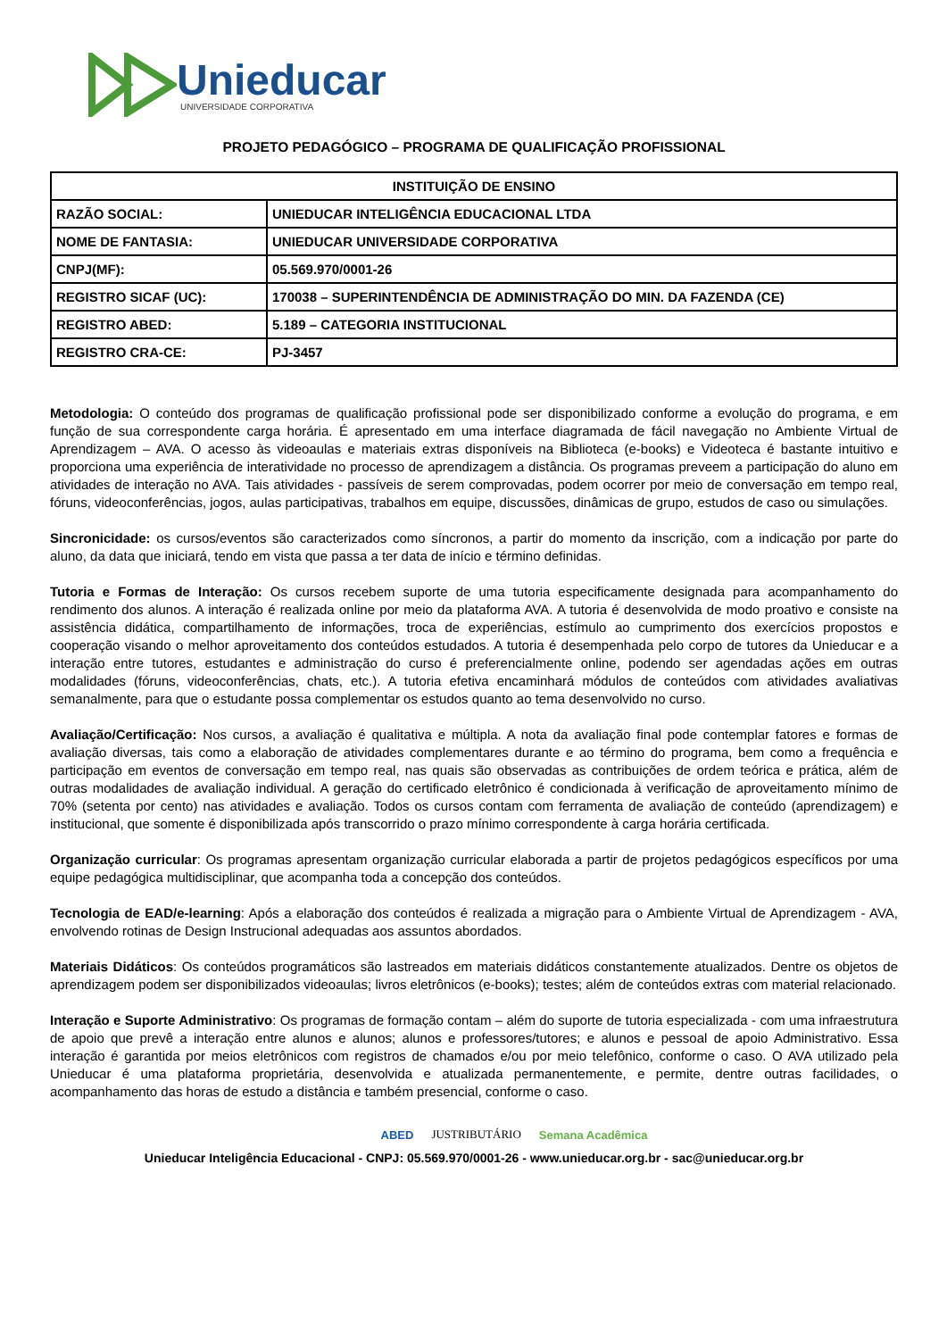Unieducar
UNIVERSIDADE CORPORATIVA
PROJETO PEDAGÓGICO – PROGRAMA DE QUALIFICAÇÃO PROFISSIONAL
| INSTITUIÇÃO DE ENSINO | |
| --- | --- |
| RAZÃO SOCIAL: | UNIEDUCAR INTELIGÊNCIA EDUCACIONAL LTDA |
| NOME DE FANTASIA: | UNIEDUCAR UNIVERSIDADE CORPORATIVA |
| CNPJ(MF): | 05.569.970/0001-26 |
| REGISTRO SICAF (UC): | 170038 – SUPERINTENDÊNCIA DE ADMINISTRAÇÃO DO MIN. DA FAZENDA (CE) |
| REGISTRO ABED: | 5.189 – CATEGORIA INSTITUCIONAL |
| REGISTRO CRA-CE: | PJ-3457 |
Metodologia: O conteúdo dos programas de qualificação profissional pode ser disponibilizado conforme a evolução do programa, e em função de sua correspondente carga horária. É apresentado em uma interface diagramada de fácil navegação no Ambiente Virtual de Aprendizagem – AVA. O acesso às videoaulas e materiais extras disponíveis na Biblioteca (e-books) e Videoteca é bastante intuitivo e proporciona uma experiência de interatividade no processo de aprendizagem a distância. Os programas preveem a participação do aluno em atividades de interação no AVA. Tais atividades - passíveis de serem comprovadas, podem ocorrer por meio de conversação em tempo real, fóruns, videoconferências, jogos, aulas participativas, trabalhos em equipe, discussões, dinâmicas de grupo, estudos de caso ou simulações.
Sincronicidade: os cursos/eventos são caracterizados como síncronos, a partir do momento da inscrição, com a indicação por parte do aluno, da data que iniciará, tendo em vista que passa a ter data de início e término definidas.
Tutoria e Formas de Interação: Os cursos recebem suporte de uma tutoria especificamente designada para acompanhamento do rendimento dos alunos. A interação é realizada online por meio da plataforma AVA. A tutoria é desenvolvida de modo proativo e consiste na assistência didática, compartilhamento de informações, troca de experiências, estímulo ao cumprimento dos exercícios propostos e cooperação visando o melhor aproveitamento dos conteúdos estudados. A tutoria é desempenhada pelo corpo de tutores da Unieducar e a interação entre tutores, estudantes e administração do curso é preferencialmente online, podendo ser agendadas ações em outras modalidades (fóruns, videoconferências, chats, etc.). A tutoria efetiva encaminhará módulos de conteúdos com atividades avaliativas semanalmente, para que o estudante possa complementar os estudos quanto ao tema desenvolvido no curso.
Avaliação/Certificação: Nos cursos, a avaliação é qualitativa e múltipla. A nota da avaliação final pode contemplar fatores e formas de avaliação diversas, tais como a elaboração de atividades complementares durante e ao término do programa, bem como a frequência e participação em eventos de conversação em tempo real, nas quais são observadas as contribuições de ordem teórica e prática, além de outras modalidades de avaliação individual. A geração do certificado eletrônico é condicionada à verificação de aproveitamento mínimo de 70% (setenta por cento) nas atividades e avaliação. Todos os cursos contam com ferramenta de avaliação de conteúdo (aprendizagem) e institucional, que somente é disponibilizada após transcorrido o prazo mínimo correspondente à carga horária certificada.
Organização curricular: Os programas apresentam organização curricular elaborada a partir de projetos pedagógicos específicos por uma equipe pedagógica multidisciplinar, que acompanha toda a concepção dos conteúdos.
Tecnologia de EAD/e-learning: Após a elaboração dos conteúdos é realizada a migração para o Ambiente Virtual de Aprendizagem - AVA, envolvendo rotinas de Design Instrucional adequadas aos assuntos abordados.
Materiais Didáticos: Os conteúdos programáticos são lastreados em materiais didáticos constantemente atualizados. Dentre os objetos de aprendizagem podem ser disponibilizados videoaulas; livros eletrônicos (e-books); testes; além de conteúdos extras com material relacionado.
Interação e Suporte Administrativo: Os programas de formação contam – além do suporte de tutoria especializada - com uma infraestrutura de apoio que prevê a interação entre alunos e alunos; alunos e professores/tutores; e alunos e pessoal de apoio Administrativo. Essa interação é garantida por meios eletrônicos com registros de chamados e/ou por meio telefônico, conforme o caso. O AVA utilizado pela Unieducar é uma plataforma proprietária, desenvolvida e atualizada permanentemente, e permite, dentre outras facilidades, o acompanhamento das horas de estudo a distância e também presencial, conforme o caso.
ABED JUSTRIBUTÁRIO Semana Acadêmica
Unieducar Inteligência Educacional - CNPJ: 05.569.970/0001-26 - www.unieducar.org.br - sac@unieducar.org.br